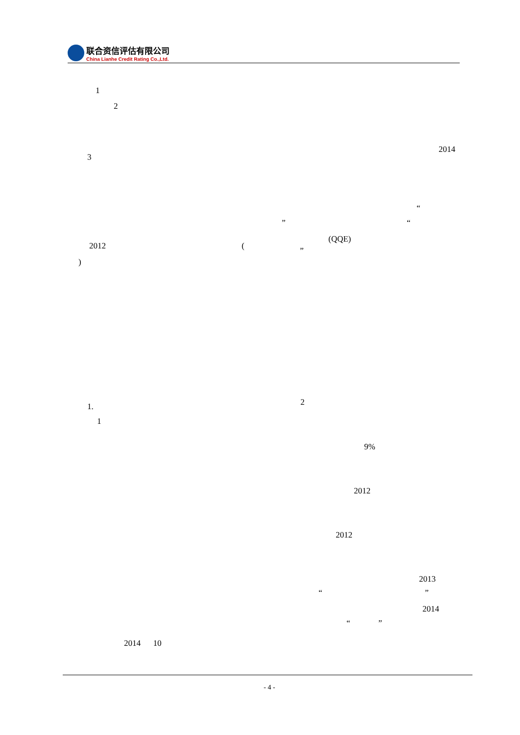联合资信评估有限公司
China Lianhe Credit Rating Co.,Ltd.
1
2
2014
3
“
” “
(QQE)
2012 ( ”
)
2
1.
1
9%
2012
2012
2013
“ ”
2014
“ ”
2014 10
- 4 -